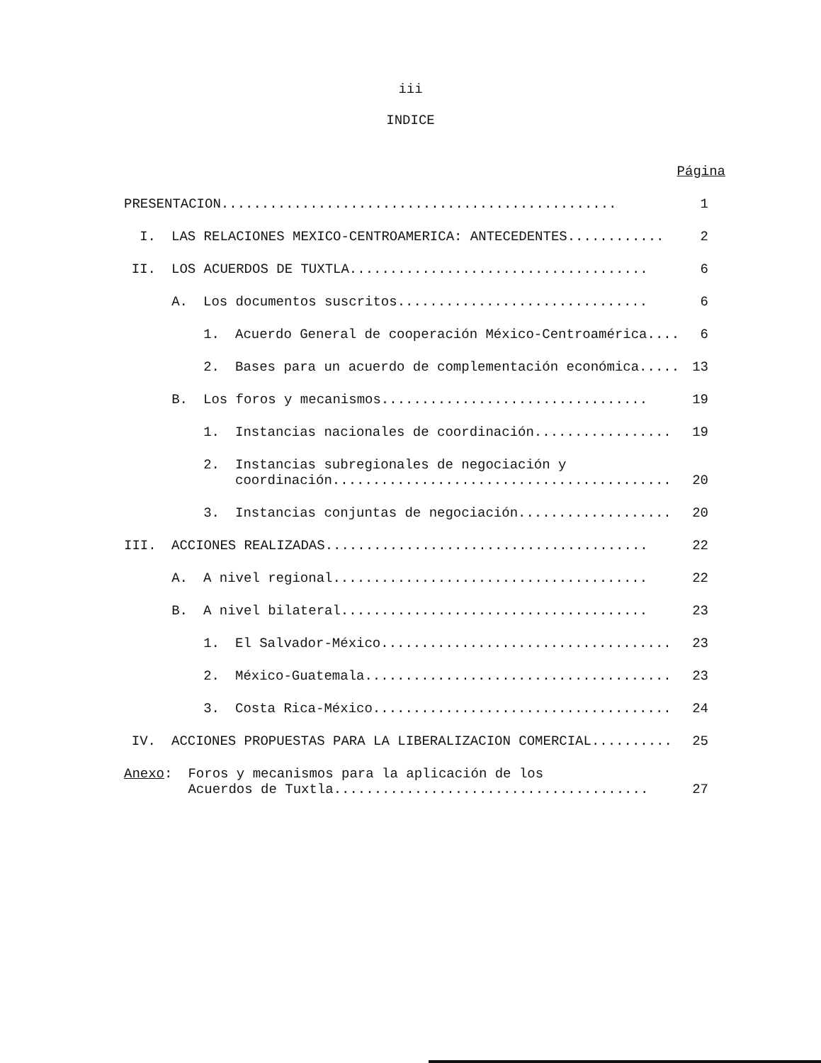iii
INDICE
Página
PRESENTACION................................................. 1
I. LAS RELACIONES MEXICO-CENTROAMERICA: ANTECEDENTES............ 2
II. LOS ACUERDOS DE TUXTLA..................................... 6
A. Los documentos suscritos............................... 6
1. Acuerdo General de cooperación México-Centroamérica.... 6
2. Bases para un acuerdo de complementación económica..... 13
B. Los foros y mecanismos................................. 19
1. Instancias nacionales de coordinación................. 19
2. Instancias subregionales de negociación y
coordinación.......................................... 20
3. Instancias conjuntas de negociación................... 20
III. ACCIONES REALIZADAS........................................ 22
A. A nivel regional....................................... 22
B. A nivel bilateral...................................... 23
1. El Salvador-México.................................... 23
2. México-Guatemala...................................... 23
3. Costa Rica-México..................................... 24
IV. ACCIONES PROPUESTAS PARA LA LIBERALIZACION COMERCIAL.......... 25
Anexo: Foros y mecanismos para la aplicación de los
Acuerdos de Tuxtla....................................... 27